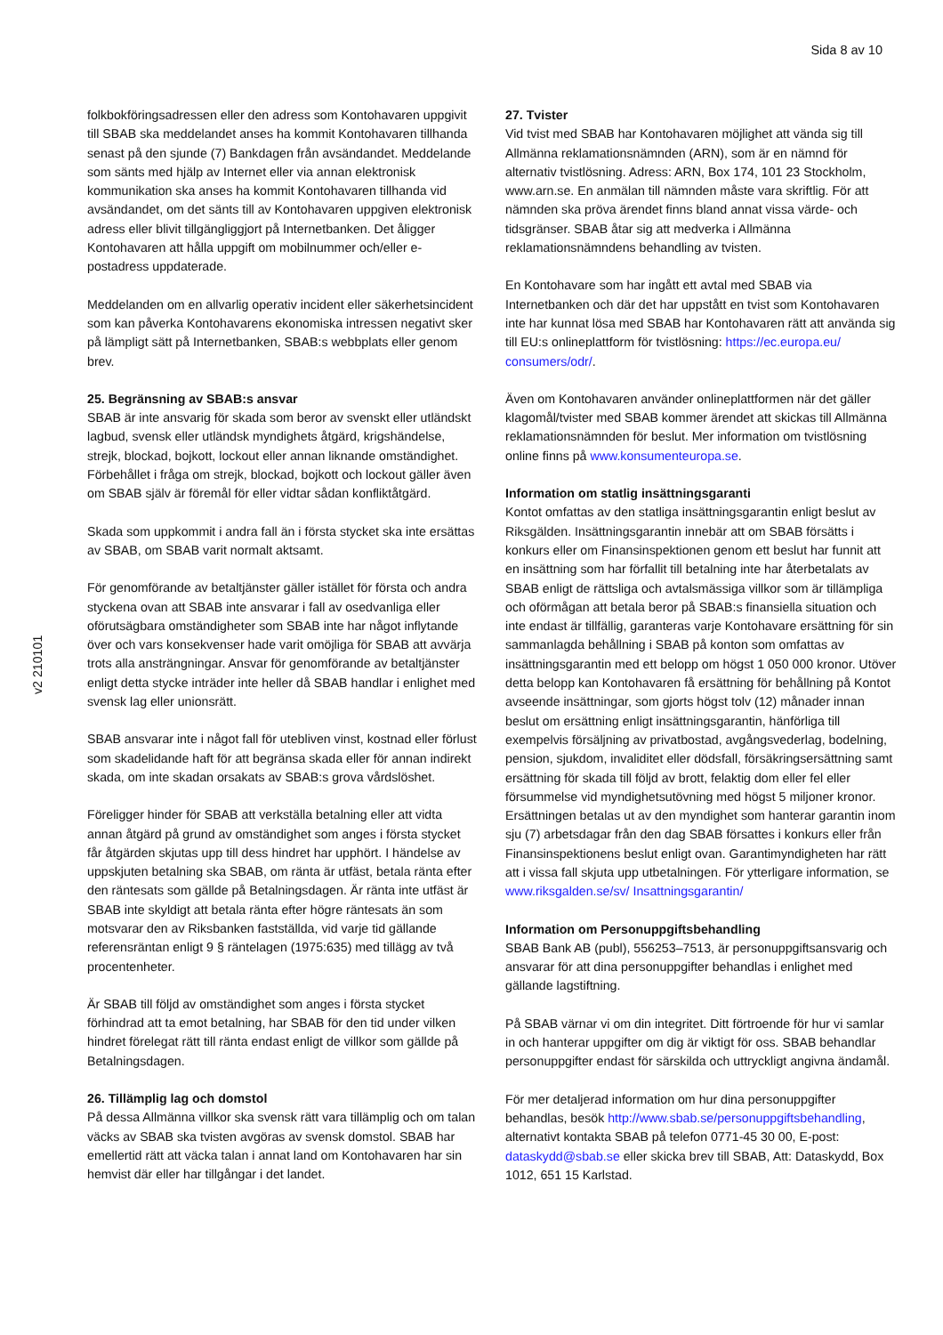Sida 8 av 10
v2 210101
folkbokföringsadressen eller den adress som Kontohavaren uppgivit till SBAB ska meddelandet anses ha kommit Kontohavaren tillhanda senast på den sjunde (7) Bankdagen från avsändandet. Meddelande som sänts med hjälp av Internet eller via annan elektronisk kommunikation ska anses ha kommit Kontohavaren tillhanda vid avsändandet, om det sänts till av Kontohavaren uppgiven elektronisk adress eller blivit tillgängliggjort på Internetbanken. Det åligger Kontohavaren att hålla uppgift om mobilnummer och/eller e-postadress uppdaterade.
Meddelanden om en allvarlig operativ incident eller säkerhetsincident som kan påverka Kontohavarens ekonomiska intressen negativt sker på lämpligt sätt på Internetbanken, SBAB:s webbplats eller genom brev.
25. Begränsning av SBAB:s ansvar
SBAB är inte ansvarig för skada som beror av svenskt eller utländskt lagbud, svensk eller utländsk myndighets åtgärd, krigshändelse, strejk, blockad, bojkott, lockout eller annan liknande omständighet. Förbehållet i fråga om strejk, blockad, bojkott och lockout gäller även om SBAB själv är föremål för eller vidtar sådan konfliktåtgärd.
Skada som uppkommit i andra fall än i första stycket ska inte ersättas av SBAB, om SBAB varit normalt aktsamt.
För genomförande av betaltjänster gäller istället för första och andra styckena ovan att SBAB inte ansvarar i fall av osedvanliga eller oförutsägbara omständigheter som SBAB inte har något inflytande över och vars konsekvenser hade varit omöjliga för SBAB att avvärja trots alla ansträngningar. Ansvar för genomförande av betaltjänster enligt detta stycke inträder inte heller då SBAB handlar i enlighet med svensk lag eller unionsrätt.
SBAB ansvarar inte i något fall för utebliven vinst, kostnad eller förlust som skadelidande haft för att begränsa skada eller för annan indirekt skada, om inte skadan orsakats av SBAB:s grova vårdslöshet.
Föreligger hinder för SBAB att verkställa betalning eller att vidta annan åtgärd på grund av omständighet som anges i första stycket får åtgärden skjutas upp till dess hindret har upphört. I händelse av uppskjuten betalning ska SBAB, om ränta är utfäst, betala ränta efter den räntesats som gällde på Betalningsdagen. Är ränta inte utfäst är SBAB inte skyldigt att betala ränta efter högre räntesats än som motsvarar den av Riksbanken fastställda, vid varje tid gällande referensräntan enligt 9 § räntelagen (1975:635) med tillägg av två procentenheter.
Är SBAB till följd av omständighet som anges i första stycket förhindrad att ta emot betalning, har SBAB för den tid under vilken hindret förelegat rätt till ränta endast enligt de villkor som gällde på Betalningsdagen.
26. Tillämplig lag och domstol
På dessa Allmänna villkor ska svensk rätt vara tillämplig och om talan väcks av SBAB ska tvisten avgöras av svensk domstol. SBAB har emellertid rätt att väcka talan i annat land om Kontohavaren har sin hemvist där eller har tillgångar i det landet.
27. Tvister
Vid tvist med SBAB har Kontohavaren möjlighet att vända sig till Allmänna reklamationsnämnden (ARN), som är en nämnd för alternativ tvistlösning. Adress: ARN, Box 174, 101 23 Stockholm, www.arn.se. En anmälan till nämnden måste vara skriftlig. För att nämnden ska pröva ärendet finns bland annat vissa värde- och tidsgränser. SBAB åtar sig att medverka i Allmänna reklamationsnämndens behandling av tvisten.
En Kontohavare som har ingått ett avtal med SBAB via Internetbanken och där det har uppstått en tvist som Kontohavaren inte har kunnat lösa med SBAB har Kontohavaren rätt att använda sig till EU:s onlineplattform för tvistlösning: https://ec.europa.eu/ consumers/odr/.
Även om Kontohavaren använder onlineplattformen när det gäller klagomål/tvister med SBAB kommer ärendet att skickas till Allmänna reklamationsnämnden för beslut. Mer information om tvistlösning online finns på www.konsumenteuropa.se.
Information om statlig insättningsgaranti
Kontot omfattas av den statliga insättningsgarantin enligt beslut av Riksgälden. Insättningsgarantin innebär att om SBAB försätts i konkurs eller om Finansinspektionen genom ett beslut har funnit att en insättning som har förfallit till betalning inte har återbetalats av SBAB enligt de rättsliga och avtalsmässiga villkor som är tillämpliga och oförmågan att betala beror på SBAB:s finansiella situation och inte endast är tillfällig, garanteras varje Kontohavare ersättning för sin sammanlagda behållning i SBAB på konton som omfattas av insättningsgarantin med ett belopp om högst 1 050 000 kronor. Utöver detta belopp kan Kontohavaren få ersättning för behållning på Kontot avseende insättningar, som gjorts högst tolv (12) månader innan beslut om ersättning enligt insättningsgarantin, hänförliga till exempelvis försäljning av privatbostad, avgångsvederlag, bodelning, pension, sjukdom, invaliditet eller dödsfall, försäkringsersättning samt ersättning för skada till följd av brott, felaktig dom eller fel eller försummelse vid myndighetsutövning med högst 5 miljoner kronor. Ersättningen betalas ut av den myndighet som hanterar garantin inom sju (7) arbetsdagar från den dag SBAB försattes i konkurs eller från Finansinspektionens beslut enligt ovan. Garantimyndigheten har rätt att i vissa fall skjuta upp utbetalningen. För ytterligare information, se www.riksgalden.se/sv/ Insattningsgarantin/
Information om Personuppgiftsbehandling
SBAB Bank AB (publ), 556253–7513, är personuppgiftsansvarig och ansvarar för att dina personuppgifter behandlas i enlighet med gällande lagstiftning.
På SBAB värnar vi om din integritet. Ditt förtroende för hur vi samlar in och hanterar uppgifter om dig är viktigt för oss. SBAB behandlar personuppgifter endast för särskilda och uttryckligt angivna ändamål.
För mer detaljerad information om hur dina personuppgifter behandlas, besök http://www.sbab.se/personuppgiftsbehandling, alternativt kontakta SBAB på telefon 0771-45 30 00, E-post: dataskydd@sbab.se eller skicka brev till SBAB, Att: Dataskydd, Box 1012, 651 15 Karlstad.